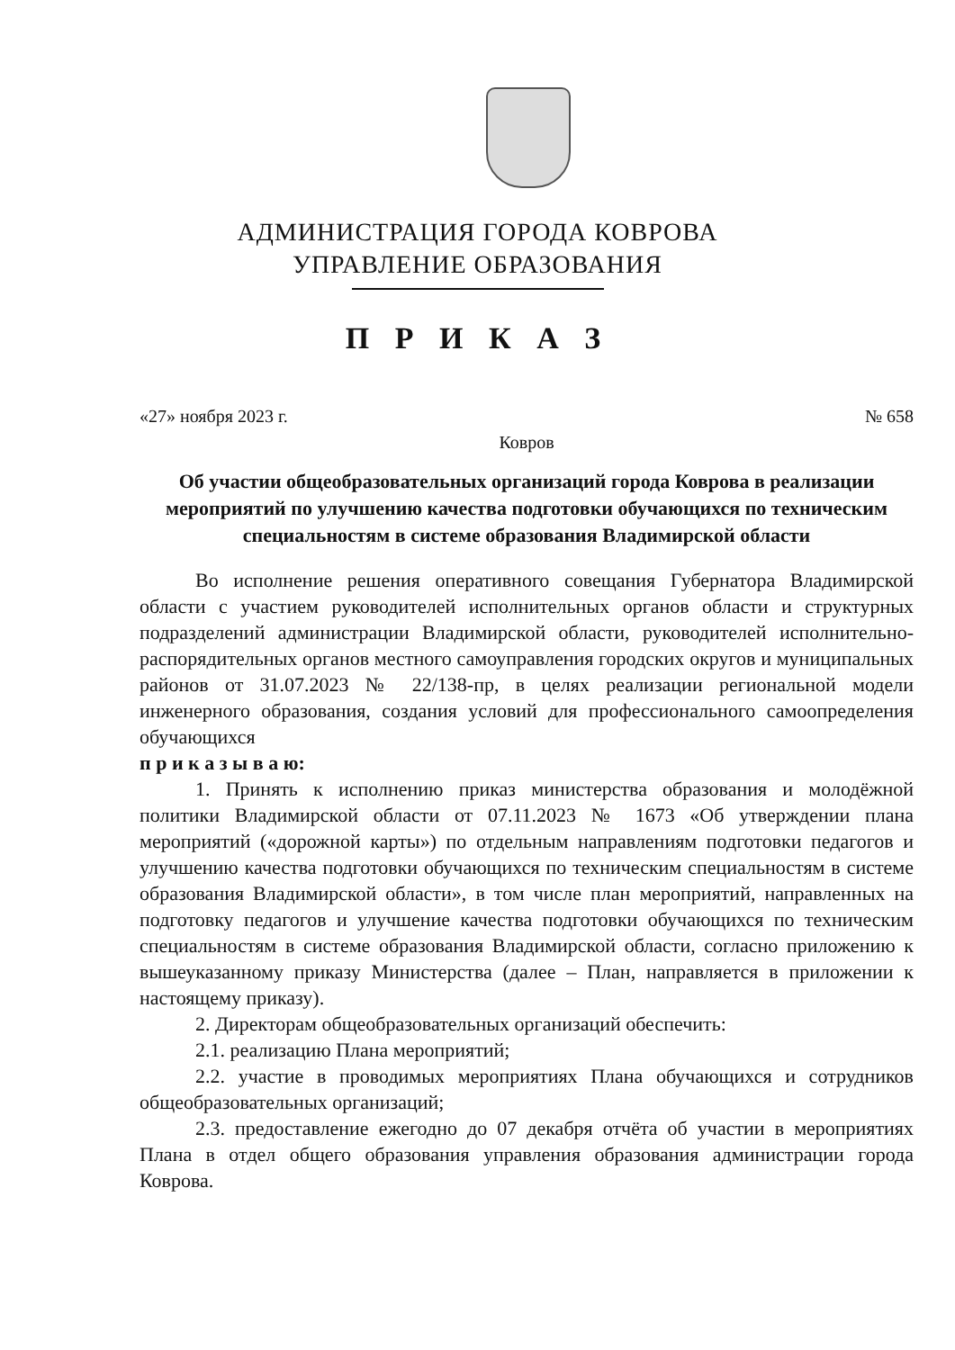АДМИНИСТРАЦИЯ ГОРОДА КОВРОВА
УПРАВЛЕНИЕ ОБРАЗОВАНИЯ
П Р И К А З
«27» ноября 2023 г. № 658
Ковров
Об участии общеобразовательных организаций города Коврова в реализации мероприятий по улучшению качества подготовки обучающихся по техническим специальностям в системе образования Владимирской области
Во исполнение решения оперативного совещания Губернатора Владимирской области с участием руководителей исполнительных органов области и структурных подразделений администрации Владимирской области, руководителей исполнительно-распорядительных органов местного самоуправления городских округов и муниципальных районов от 31.07.2023 № 22/138-пр, в целях реализации региональной модели инженерного образования, создания условий для профессионального самоопределения обучающихся
п р и к а з ы в а ю:
1. Принять к исполнению приказ министерства образования и молодёжной политики Владимирской области от 07.11.2023 № 1673 «Об утверждении плана мероприятий («дорожной карты») по отдельным направлениям подготовки педагогов и улучшению качества подготовки обучающихся по техническим специальностям в системе образования Владимирской области», в том числе план мероприятий, направленных на подготовку педагогов и улучшение качества подготовки обучающихся по техническим специальностям в системе образования Владимирской области, согласно приложению к вышеуказанному приказу Министерства (далее – План, направляется в приложении к настоящему приказу).
2. Директорам общеобразовательных организаций обеспечить:
2.1. реализацию Плана мероприятий;
2.2. участие в проводимых мероприятиях Плана обучающихся и сотрудников общеобразовательных организаций;
2.3. предоставление ежегодно до 07 декабря отчёта об участии в мероприятиях Плана в отдел общего образования управления образования администрации города Коврова.